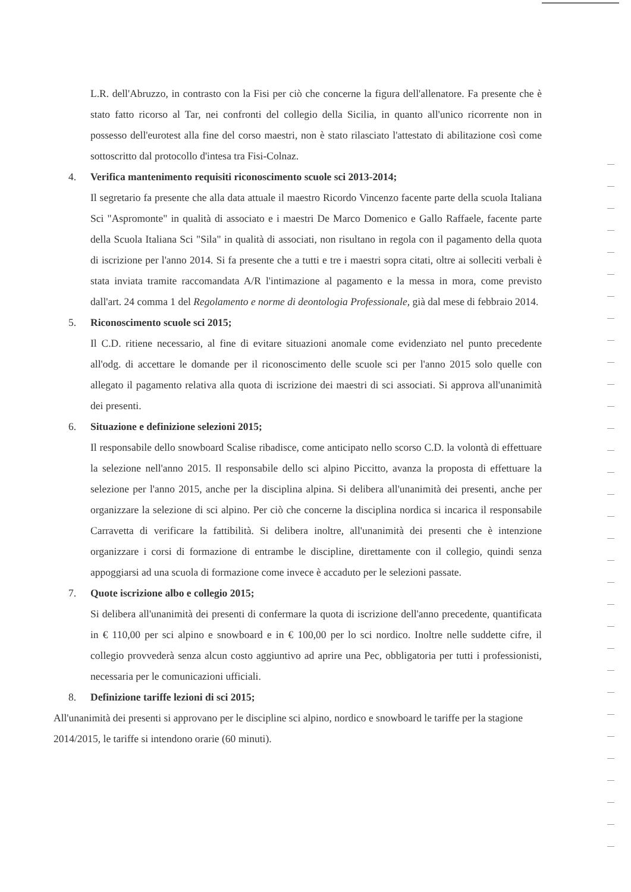L.R. dell'Abruzzo, in contrasto con la Fisi per ciò che concerne la figura dell'allenatore. Fa presente che è stato fatto ricorso al Tar, nei confronti del collegio della Sicilia, in quanto all'unico ricorrente non in possesso dell'eurotest alla fine del corso maestri, non è stato rilasciato l'attestato di abilitazione così come sottoscritto dal protocollo d'intesa tra Fisi-Colnaz.
4. Verifica mantenimento requisiti riconoscimento scuole sci 2013-2014;
Il segretario fa presente che alla data attuale il maestro Ricordo Vincenzo facente parte della scuola Italiana Sci "Aspromonte" in qualità di associato e i maestri De Marco Domenico e Gallo Raffaele, facente parte della Scuola Italiana Sci "Sila" in qualità di associati, non risultano in regola con il pagamento della quota di iscrizione per l'anno 2014. Si fa presente che a tutti e tre i maestri sopra citati, oltre ai solleciti verbali è stata inviata tramite raccomandata A/R l'intimazione al pagamento e la messa in mora, come previsto dall'art. 24 comma 1 del Regolamento e norme di deontologia Professionale, già dal mese di febbraio 2014.
5. Riconoscimento scuole sci 2015;
Il C.D. ritiene necessario, al fine di evitare situazioni anomale come evidenziato nel punto precedente all'odg. di accettare le domande per il riconoscimento delle scuole sci per l'anno 2015 solo quelle con allegato il pagamento relativa alla quota di iscrizione dei maestri di sci associati. Si approva all'unanimità dei presenti.
6. Situazione e definizione selezioni 2015;
Il responsabile dello snowboard Scalise ribadisce, come anticipato nello scorso C.D. la volontà di effettuare la selezione nell'anno 2015. Il responsabile dello sci alpino Piccitto, avanza la proposta di effettuare la selezione per l'anno 2015, anche per la disciplina alpina. Si delibera all'unanimità dei presenti, anche per organizzare la selezione di sci alpino. Per ciò che concerne la disciplina nordica si incarica il responsabile Carravetta di verificare la fattibilità. Si delibera inoltre, all'unanimità dei presenti che è intenzione organizzare i corsi di formazione di entrambe le discipline, direttamente con il collegio, quindi senza appoggiarsi ad una scuola di formazione come invece è accaduto per le selezioni passate.
7. Quote iscrizione albo e collegio 2015;
Si delibera all'unanimità dei presenti di confermare la quota di iscrizione dell'anno precedente, quantificata in € 110,00 per sci alpino e snowboard e in € 100,00 per lo sci nordico. Inoltre nelle suddette cifre, il collegio provvederà senza alcun costo aggiuntivo ad aprire una Pec, obbligatoria per tutti i professionisti, necessaria per le comunicazioni ufficiali.
8. Definizione tariffe lezioni di sci 2015;
All'unanimità dei presenti si approvano per le discipline sci alpino, nordico e snowboard le tariffe per la stagione 2014/2015, le tariffe si intendono orarie (60 minuti).